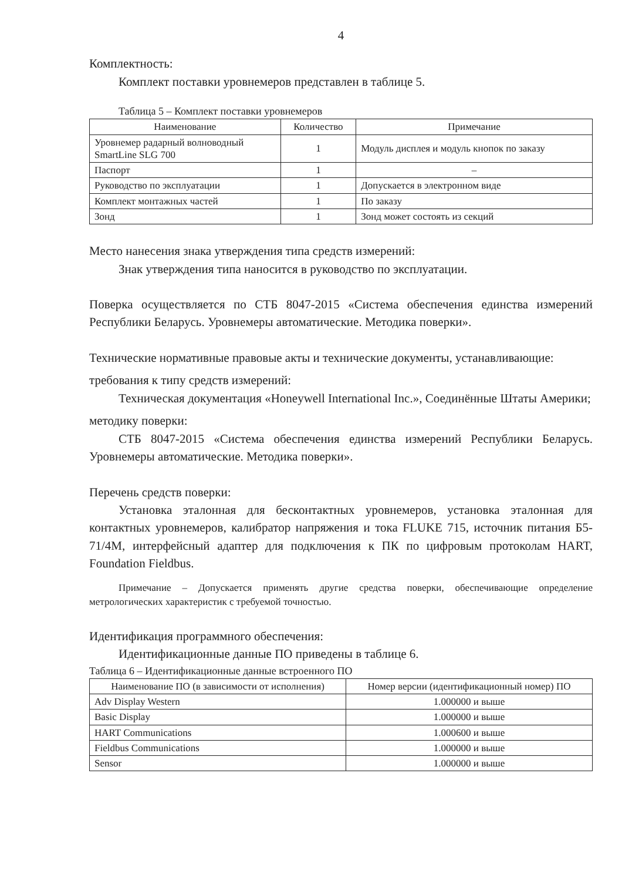4
Комплектность:
Комплект поставки уровнемеров представлен в таблице 5.
Таблица 5 – Комплект поставки уровнемеров
| Наименование | Количество | Примечание |
| --- | --- | --- |
| Уровнемер радарный волноводный SmartLine SLG 700 | 1 | Модуль дисплея и модуль кнопок по заказу |
| Паспорт | 1 | – |
| Руководство по эксплуатации | 1 | Допускается в электронном виде |
| Комплект монтажных частей | 1 | По заказу |
| Зонд | 1 | Зонд может состоять из секций |
Место нанесения знака утверждения типа средств измерений:
Знак утверждения типа наносится в руководство по эксплуатации.
Поверка осуществляется по СТБ 8047-2015 «Система обеспечения единства измерений Республики Беларусь. Уровнемеры автоматические. Методика поверки».
Технические нормативные правовые акты и технические документы, устанавливающие:
требования к типу средств измерений:
Техническая документация «Honeywell International Inc.», Соединённые Штаты Америки;
методику поверки:
СТБ 8047-2015 «Система обеспечения единства измерений Республики Беларусь. Уровнемеры автоматические. Методика поверки».
Перечень средств поверки:
Установка эталонная для бесконтактных уровнемеров, установка эталонная для контактных уровнемеров, калибратор напряжения и тока FLUKE 715, источник питания Б5-71/4М, интерфейсный адаптер для подключения к ПК по цифровым протоколам HART, Foundation Fieldbus.
Примечание – Допускается применять другие средства поверки, обеспечивающие определение метрологических характеристик с требуемой точностью.
Идентификация программного обеспечения:
Идентификационные данные ПО приведены в таблице 6.
Таблица 6 – Идентификационные данные встроенного ПО
| Наименование ПО (в зависимости от исполнения) | Номер версии (идентификационный номер) ПО |
| --- | --- |
| Adv Display Western | 1.000000 и выше |
| Basic Display | 1.000000 и выше |
| HART Communications | 1.000600 и выше |
| Fieldbus Communications | 1.000000 и выше |
| Sensor | 1.000000 и выше |